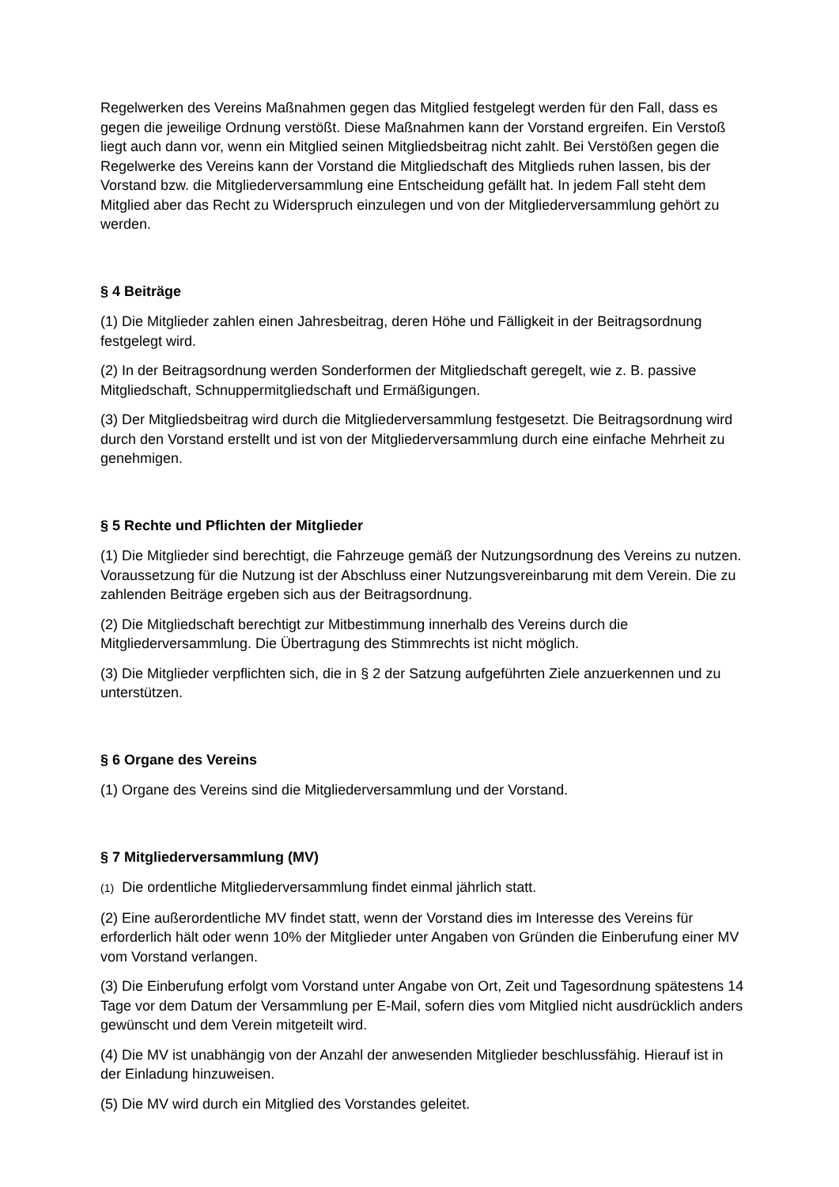Regelwerken des Vereins Maßnahmen gegen das Mitglied festgelegt werden für den Fall, dass es gegen die jeweilige Ordnung verstößt. Diese Maßnahmen kann der Vorstand ergreifen. Ein Verstoß liegt auch dann vor, wenn ein Mitglied seinen Mitgliedsbeitrag nicht zahlt. Bei Verstößen gegen die Regelwerke des Vereins kann der Vorstand die Mitgliedschaft des Mitglieds ruhen lassen, bis der Vorstand bzw. die Mitgliederversammlung eine Entscheidung gefällt hat. In jedem Fall steht dem Mitglied aber das Recht zu Widerspruch einzulegen und von der Mitgliederversammlung gehört zu werden.
§ 4 Beiträge
(1) Die Mitglieder zahlen einen Jahresbeitrag, deren Höhe und Fälligkeit in der Beitragsordnung festgelegt wird.
(2) In der Beitragsordnung werden Sonderformen der Mitgliedschaft geregelt, wie z. B. passive Mitgliedschaft, Schnuppermitgliedschaft und Ermäßigungen.
(3) Der Mitgliedsbeitrag wird durch die Mitgliederversammlung festgesetzt. Die Beitragsordnung wird durch den Vorstand erstellt und ist von der Mitgliederversammlung durch eine einfache Mehrheit zu genehmigen.
§ 5 Rechte und Pflichten der Mitglieder
(1) Die Mitglieder sind berechtigt, die Fahrzeuge gemäß der Nutzungsordnung des Vereins zu nutzen. Voraussetzung für die Nutzung ist der Abschluss einer Nutzungsvereinbarung mit dem Verein. Die zu zahlenden Beiträge ergeben sich aus der Beitragsordnung.
(2) Die Mitgliedschaft berechtigt zur Mitbestimmung innerhalb des Vereins durch die Mitgliederversammlung. Die Übertragung des Stimmrechts ist nicht möglich.
(3) Die Mitglieder verpflichten sich, die in § 2 der Satzung aufgeführten Ziele anzuerkennen und zu unterstützen.
§ 6 Organe des Vereins
(1) Organe des Vereins sind die Mitgliederversammlung und der Vorstand.
§ 7 Mitgliederversammlung (MV)
(1) Die ordentliche Mitgliederversammlung findet einmal jährlich statt.
(2) Eine außerordentliche MV findet statt, wenn der Vorstand dies im Interesse des Vereins für erforderlich hält oder wenn 10% der Mitglieder unter Angaben von Gründen die Einberufung einer MV vom Vorstand verlangen.
(3) Die Einberufung erfolgt vom Vorstand unter Angabe von Ort, Zeit und Tagesordnung spätestens 14 Tage vor dem Datum der Versammlung per E-Mail, sofern dies vom Mitglied nicht ausdrücklich anders gewünscht und dem Verein mitgeteilt wird.
(4) Die MV ist unabhängig von der Anzahl der anwesenden Mitglieder beschlussfähig. Hierauf ist in der Einladung hinzuweisen.
(5) Die MV wird durch ein Mitglied des Vorstandes geleitet.